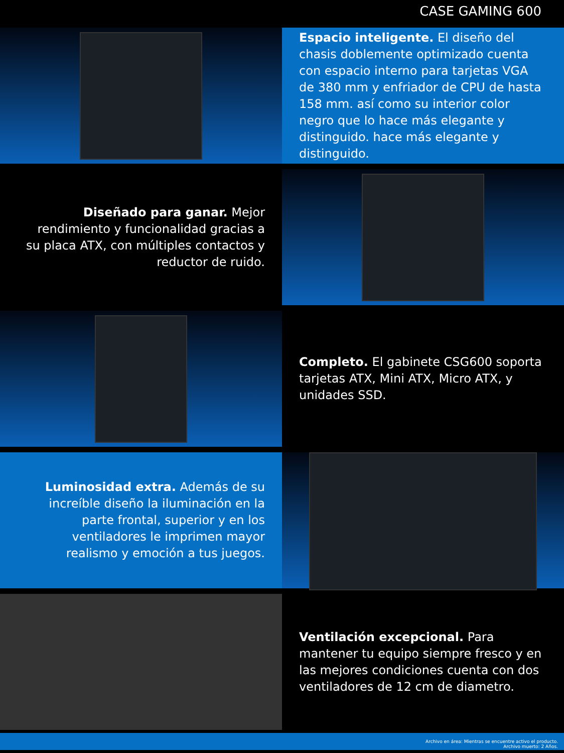CASE GAMING 600
Espacio inteligente. El diseño del chasis doblemente optimizado cuenta con espacio interno para tarjetas VGA de 380 mm y enfriador de CPU de hasta 158 mm. así como su interior color negro que lo hace más elegante y distinguido. hace más elegante y distinguido.
Diseñado para ganar. Mejor rendimiento y funcionalidad gracias a su placa ATX, con múltiples contactos y reductor de ruido.
Completo. El gabinete CSG600 soporta tarjetas ATX, Mini ATX, Micro ATX, y unidades SSD.
Luminosidad extra. Además de su increíble diseño la iluminación en la parte frontal, superior y en los ventiladores le imprimen mayor realismo y emoción a tus juegos.
Ventilación excepcional. Para mantener tu equipo siempre fresco y en las mejores condiciones cuenta con dos ventiladores de 12 cm de diametro.
Archivo en área: Mientras se encuentre activo el producto.
Archivo muerto: 2 Años.